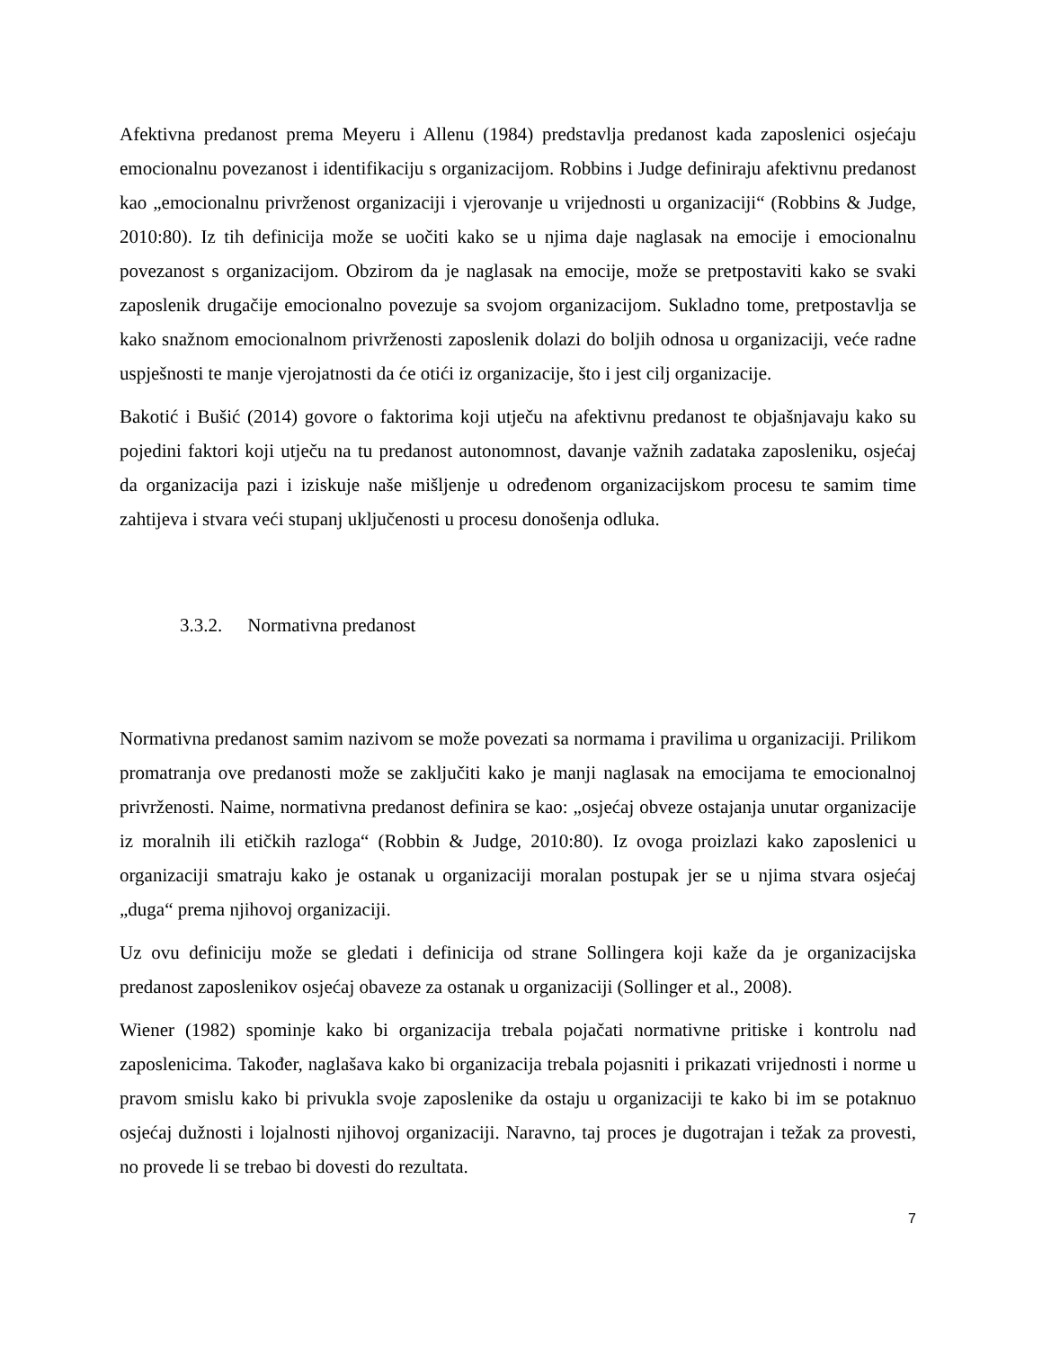Afektivna predanost prema Meyeru i Allenu (1984) predstavlja predanost kada zaposlenici osjećaju emocionalnu povezanost i identifikaciju s organizacijom. Robbins i Judge definiraju afektivnu predanost kao „emocionalnu privrženost organizaciji i vjerovanje u vrijednosti u organizaciji“ (Robbins & Judge, 2010:80). Iz tih definicija može se uočiti kako se u njima daje naglasak na emocije i emocionalnu povezanost s organizacijom. Obzirom da je naglasak na emocije, može se pretpostaviti kako se svaki zaposlenik drugačije emocionalno povezuje sa svojom organizacijom. Sukladno tome, pretpostavlja se kako snažnom emocionalnom privrženosti zaposlenik dolazi do boljih odnosa u organizaciji, veće radne uspješnosti te manje vjerojatnosti da će otići iz organizacije, što i jest cilj organizacije.
Bakotić i Bušić (2014) govore o faktorima koji utječu na afektivnu predanost te objašnjavaju kako su pojedini faktori koji utječu na tu predanost autonomnost, davanje važnih zadataka zaposleniku, osjećaj da organizacija pazi i iziskuje naše mišljenje u određenom organizacijskom procesu te samim time zahtijeva i stvara veći stupanj uključenosti u procesu donošenja odluka.
3.3.2. Normativna predanost
Normativna predanost samim nazivom se može povezati sa normama i pravilima u organizaciji. Prilikom promatranja ove predanosti može se zaključiti kako je manji naglasak na emocijama te emocionalnoj privrženosti. Naime, normativna predanost definira se kao: „osjećaj obveze ostajanja unutar organizacije iz moralnih ili etičkih razloga“ (Robbin & Judge, 2010:80). Iz ovoga proizlazi kako zaposlenici u organizaciji smatraju kako je ostanak u organizaciji moralan postupak jer se u njima stvara osjećaj „duga“ prema njihovoj organizaciji.
Uz ovu definiciju može se gledati i definicija od strane Sollingera koji kaže da je organizacijska predanost zaposlenikov osjećaj obaveze za ostanak u organizaciji (Sollinger et al., 2008).
Wiener (1982) spominje kako bi organizacija trebala pojačati normativne pritiske i kontrolu nad zaposlenicima. Također, naglašava kako bi organizacija trebala pojasniti i prikazati vrijednosti i norme u pravom smislu kako bi privukla svoje zaposlenike da ostaju u organizaciji te kako bi im se potaknuo osjećaj dužnosti i lojalnosti njihovoj organizaciji. Naravno, taj proces je dugotrajan i težak za provesti, no provede li se trebao bi dovesti do rezultata.
7